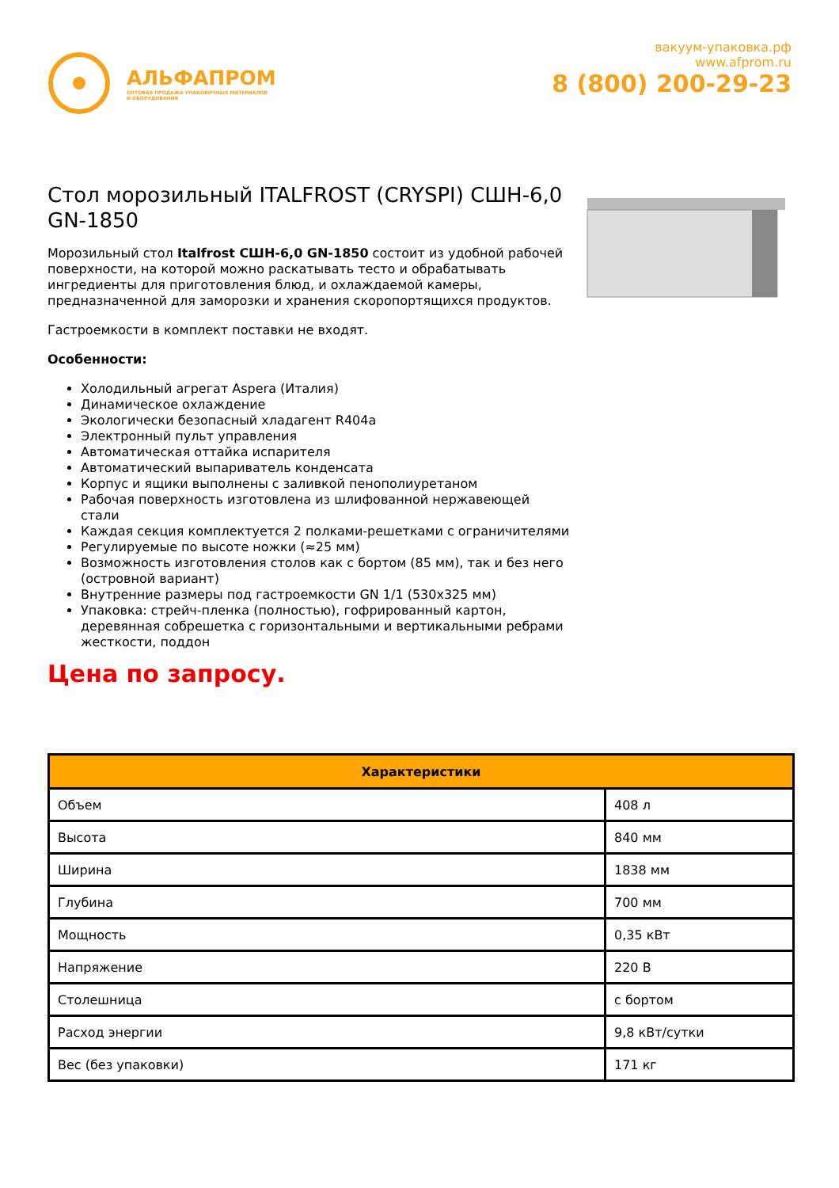АЛЬФАПРОМ
ОПТОВАЯ ПРОДАЖА УПАКОВОЧНЫХ МАТЕРИАЛОВ
И ОБОРУДОВАНИЯ
вакуум-упаковка.рф
www.afprom.ru
8 (800) 200-29-23
Стол морозильный ITALFROST (CRYSPI) СШН-6,0 GN-1850
Морозильный стол Italfrost СШН-6,0 GN-1850 состоит из удобной рабочей поверхности, на которой можно раскатывать тесто и обрабатывать ингредиенты для приготовления блюд, и охлаждаемой камеры, предназначенной для заморозки и хранения скоропортящихся продуктов.
Гастроемкости в комплект поставки не входят.
Особенности:
Холодильный агрегат Aspera (Италия)
Динамическое охлаждение
Экологически безопасный хладагент R404a
Электронный пульт управления
Автоматическая оттайка испарителя
Автоматический выпариватель конденсата
Корпус и ящики выполнены с заливкой пенополиуретаном
Рабочая поверхность изготовлена из шлифованной нержавеющей стали
Каждая секция комплектуется 2 полками-решетками с ограничителями
Регулируемые по высоте ножки (≈25 мм)
Возможность изготовления столов как с бортом (85 мм), так и без него (островной вариант)
Внутренние размеры под гастроемкости GN 1/1 (530x325 мм)
Упаковка: стрейч-пленка (полностью), гофрированный картон, деревянная собрешетка с горизонтальными и вертикальными ребрами жесткости, поддон
Цена по запросу.
| Характеристики | |
| --- | --- |
| Объем | 408 л |
| Высота | 840 мм |
| Ширина | 1838 мм |
| Глубина | 700 мм |
| Мощность | 0,35 кВт |
| Напряжение | 220 В |
| Столешница | с бортом |
| Расход энергии | 9,8 кВт/сутки |
| Вес (без упаковки) | 171 кг |